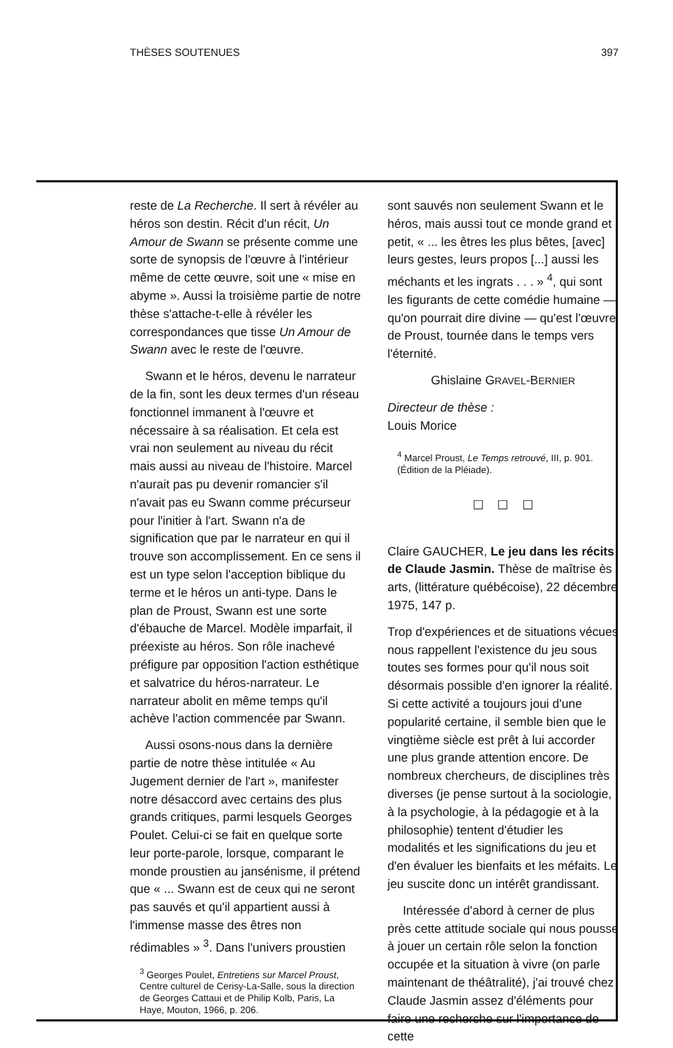THÈSES SOUTENUES 397
reste de La Recherche. Il sert à révéler au héros son destin. Récit d'un récit, Un Amour de Swann se présente comme une sorte de synopsis de l'œuvre à l'intérieur même de cette œuvre, soit une « mise en abyme ». Aussi la troisième partie de notre thèse s'attache-t-elle à révéler les correspondances que tisse Un Amour de Swann avec le reste de l'œuvre.
Swann et le héros, devenu le narrateur de la fin, sont les deux termes d'un réseau fonctionnel immanent à l'œuvre et nécessaire à sa réalisation. Et cela est vrai non seulement au niveau du récit mais aussi au niveau de l'histoire. Marcel n'aurait pas pu devenir romancier s'il n'avait pas eu Swann comme précurseur pour l'initier à l'art. Swann n'a de signification que par le narrateur en qui il trouve son accomplissement. En ce sens il est un type selon l'acception biblique du terme et le héros un anti-type. Dans le plan de Proust, Swann est une sorte d'ébauche de Marcel. Modèle imparfait, il préexiste au héros. Son rôle inachevé préfigure par opposition l'action esthétique et salvatrice du héros-narrateur. Le narrateur abolit en même temps qu'il achève l'action commencée par Swann.
Aussi osons-nous dans la dernière partie de notre thèse intitulée « Au Jugement dernier de l'art », manifester notre désaccord avec certains des plus grands critiques, parmi lesquels Georges Poulet. Celui-ci se fait en quelque sorte leur porte-parole, lorsque, comparant le monde proustien au jansénisme, il prétend que « ... Swann est de ceux qui ne seront pas sauvés et qu'il appartient aussi à l'immense masse des êtres non rédimables » <sup>3</sup>. Dans l'univers proustien
<sup>3</sup> Georges Poulet, Entretiens sur Marcel Proust, Centre culturel de Cerisy-La-Salle, sous la direction de Georges Cattaui et de Philip Kolb, Paris, La Haye, Mouton, 1966, p. 206.
sont sauvés non seulement Swann et le héros, mais aussi tout ce monde grand et petit, « ... les êtres les plus bêtes, [avec] leurs gestes, leurs propos [...] aussi les méchants et les ingrats . . . » <sup>4</sup>, qui sont les figurants de cette comédie humaine — qu'on pourrait dire divine — qu'est l'œuvre de Proust, tournée dans le temps vers l'éternité.
Ghislaine GRAVEL-BERNIER
Directeur de thèse :
Louis Morice
<sup>4</sup> Marcel Proust, Le Temps retrouvé, III, p. 901. (Édition de la Pléiade).
☐ ☐ ☐
Claire GAUCHER, Le jeu dans les récits de Claude Jasmin. Thèse de maîtrise ès arts, (littérature québécoise), 22 décembre 1975, 147 p.
Trop d'expériences et de situations vécues nous rappellent l'existence du jeu sous toutes ses formes pour qu'il nous soit désormais possible d'en ignorer la réalité. Si cette activité a toujours joui d'une popularité certaine, il semble bien que le vingtième siècle est prêt à lui accorder une plus grande attention encore. De nombreux chercheurs, de disciplines très diverses (je pense surtout à la sociologie, à la psychologie, à la pédagogie et à la philosophie) tentent d'étudier les modalités et les significations du jeu et d'en évaluer les bienfaits et les méfaits. Le jeu suscite donc un intérêt grandissant.
Intéressée d'abord à cerner de plus près cette attitude sociale qui nous pousse à jouer un certain rôle selon la fonction occupée et la situation à vivre (on parle maintenant de théâtralité), j'ai trouvé chez Claude Jasmin assez d'éléments pour faire une recherche sur l'importance de cette